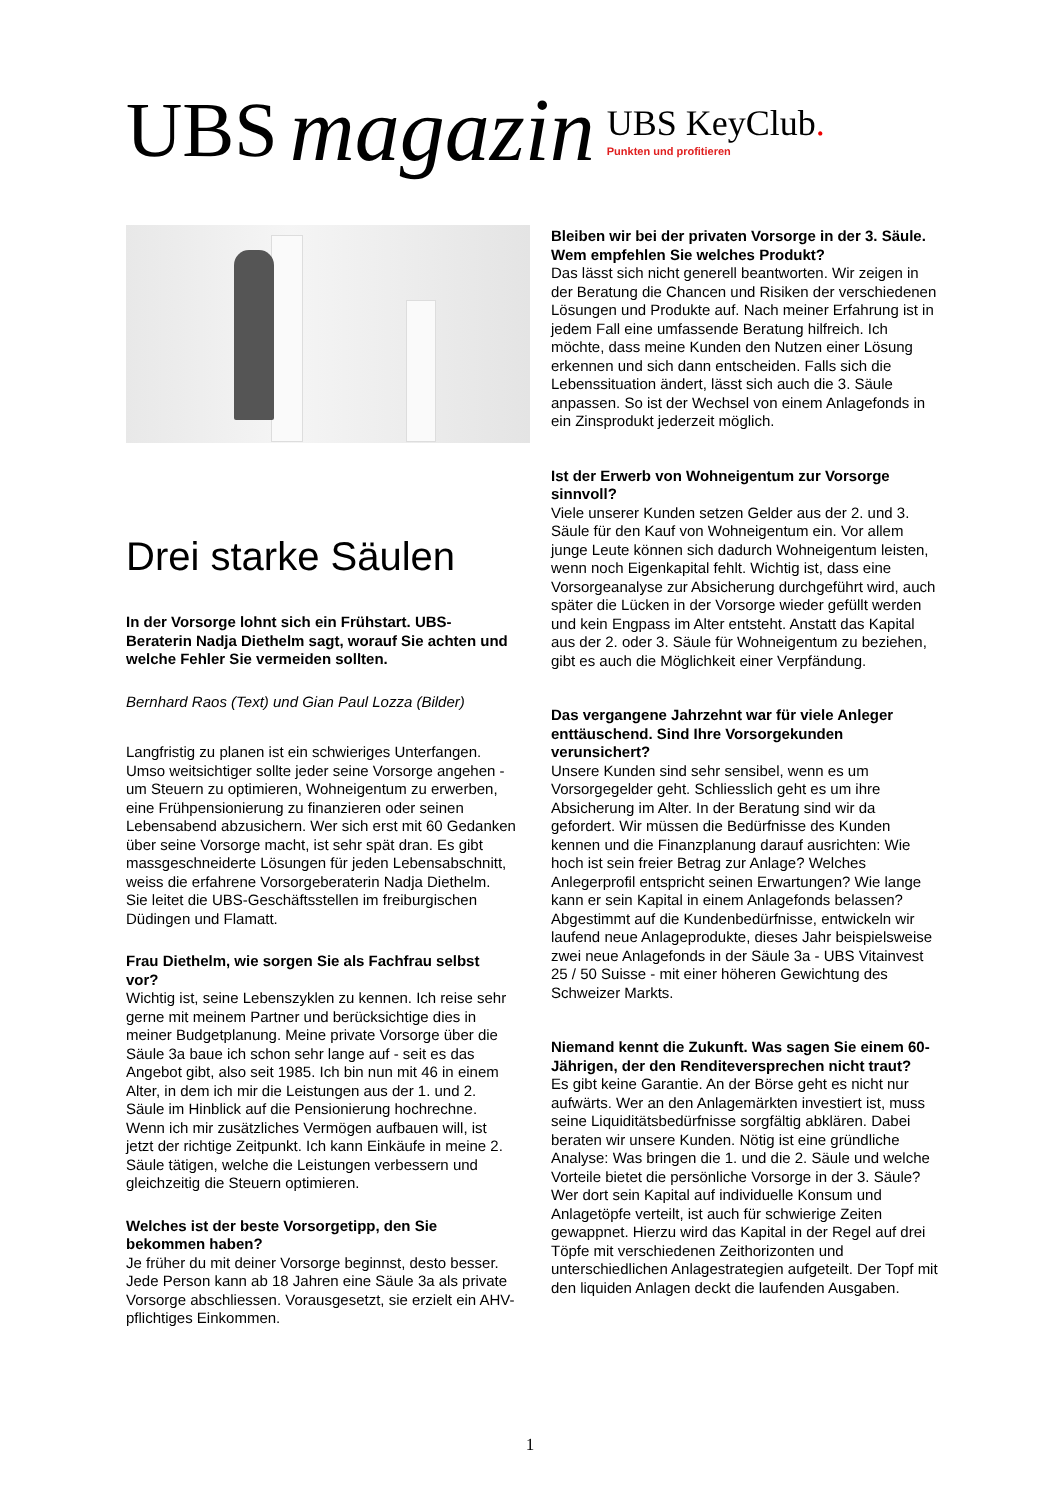UBS
magazin
UBS KeyClub.
Punkten und profitieren
Drei starke Säulen
In der Vorsorge lohnt sich ein Frühstart. UBS-Beraterin Nadja Diethelm sagt, worauf Sie achten und welche Fehler Sie vermeiden sollten.
Bernhard Raos (Text) und Gian Paul Lozza (Bilder)
Langfristig zu planen ist ein schwieriges Unterfangen. Umso weitsichtiger sollte jeder seine Vorsorge angehen - um Steuern zu optimieren, Wohneigentum zu erwerben, eine Frühpensionierung zu finanzieren oder seinen Lebensabend abzusichern. Wer sich erst mit 60 Gedanken über seine Vorsorge macht, ist sehr spät dran. Es gibt massgeschneiderte Lösungen für jeden Lebensabschnitt, weiss die erfahrene Vorsorgeberaterin Nadja Diethelm. Sie leitet die UBS-Geschäftsstellen im freiburgischen Düdingen und Flamatt.
Frau Diethelm, wie sorgen Sie als Fachfrau selbst vor?
Wichtig ist, seine Lebenszyklen zu kennen. Ich reise sehr gerne mit meinem Partner und berücksichtige dies in meiner Budgetplanung. Meine private Vorsorge über die Säule 3a baue ich schon sehr lange auf - seit es das Angebot gibt, also seit 1985. Ich bin nun mit 46 in einem Alter, in dem ich mir die Leistungen aus der 1. und 2. Säule im Hinblick auf die Pensionierung hochrechne. Wenn ich mir zusätzliches Vermögen aufbauen will, ist jetzt der richtige Zeitpunkt. Ich kann Einkäufe in meine 2. Säule tätigen, welche die Leistungen verbessern und gleichzeitig die Steuern optimieren.
Welches ist der beste Vorsorgetipp, den Sie bekommen haben?
Je früher du mit deiner Vorsorge beginnst, desto besser. Jede Person kann ab 18 Jahren eine Säule 3a als private Vorsorge abschliessen. Vorausgesetzt, sie erzielt ein AHV-pflichtiges Einkommen.
Bleiben wir bei der privaten Vorsorge in der 3. Säule. Wem empfehlen Sie welches Produkt?
Das lässt sich nicht generell beantworten. Wir zeigen in der Beratung die Chancen und Risiken der verschiedenen Lösungen und Produkte auf. Nach meiner Erfahrung ist in jedem Fall eine umfassende Beratung hilfreich. Ich möchte, dass meine Kunden den Nutzen einer Lösung erkennen und sich dann entscheiden. Falls sich die Lebenssituation ändert, lässt sich auch die 3. Säule anpassen. So ist der Wechsel von einem Anlagefonds in ein Zinsprodukt jederzeit möglich.
Ist der Erwerb von Wohneigentum zur Vorsorge sinnvoll?
Viele unserer Kunden setzen Gelder aus der 2. und 3. Säule für den Kauf von Wohneigentum ein. Vor allem junge Leute können sich dadurch Wohneigentum leisten, wenn noch Eigenkapital fehlt. Wichtig ist, dass eine Vorsorgeanalyse zur Absicherung durchgeführt wird, auch später die Lücken in der Vorsorge wieder gefüllt werden und kein Engpass im Alter entsteht. Anstatt das Kapital aus der 2. oder 3. Säule für Wohneigentum zu beziehen, gibt es auch die Möglichkeit einer Verpfändung.
Das vergangene Jahrzehnt war für viele Anleger enttäuschend. Sind Ihre Vorsorgekunden verunsichert?
Unsere Kunden sind sehr sensibel, wenn es um Vorsorgegelder geht. Schliesslich geht es um ihre Absicherung im Alter. In der Beratung sind wir da gefordert. Wir müssen die Bedürfnisse des Kunden kennen und die Finanzplanung darauf ausrichten: Wie hoch ist sein freier Betrag zur Anlage? Welches Anlegerprofil entspricht seinen Erwartungen? Wie lange kann er sein Kapital in einem Anlagefonds belassen? Abgestimmt auf die Kundenbedürfnisse, entwickeln wir laufend neue Anlageprodukte, dieses Jahr beispielsweise zwei neue Anlagefonds in der Säule 3a - UBS Vitainvest 25 / 50 Suisse - mit einer höheren Gewichtung des Schweizer Markts.
Niemand kennt die Zukunft. Was sagen Sie einem 60-Jährigen, der den Renditeversprechen nicht traut?
Es gibt keine Garantie. An der Börse geht es nicht nur aufwärts. Wer an den Anlagemärkten investiert ist, muss seine Liquiditätsbedürfnisse sorgfältig abklären. Dabei beraten wir unsere Kunden. Nötig ist eine gründliche Analyse: Was bringen die 1. und die 2. Säule und welche Vorteile bietet die persönliche Vorsorge in der 3. Säule? Wer dort sein Kapital auf individuelle Konsum und Anlagetöpfe verteilt, ist auch für schwierige Zeiten gewappnet. Hierzu wird das Kapital in der Regel auf drei Töpfe mit verschiedenen Zeithorizonten und unterschiedlichen Anlagestrategien aufgeteilt. Der Topf mit den liquiden Anlagen deckt die laufenden Ausgaben.
1